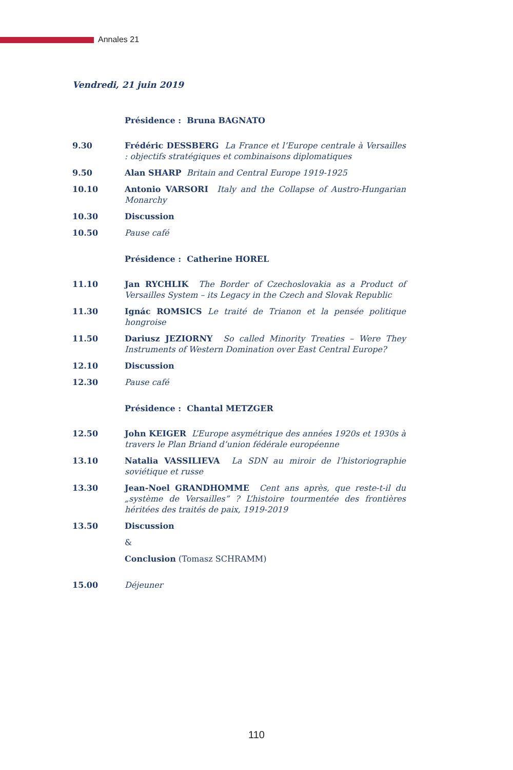Annales 21
Vendredi, 21 juin 2019
Présidence : Bruna BAGNATO
9.30 Frédéric DESSBERG La France et l’Europe centrale à Versailles : objectifs stratégiques et combinaisons diplomatiques
9.50 Alan SHARP Britain and Central Europe 1919-1925
10.10 Antonio VARSORI Italy and the Collapse of Austro-Hungarian Monarchy
10.30 Discussion
10.50 Pause café
Présidence : Catherine HOREL
11.10 Jan RYCHLIK The Border of Czechoslovakia as a Product of Versailles System – its Legacy in the Czech and Slovak Republic
11.30 Ignác ROMSICS Le traité de Trianon et la pensée politique hongroise
11.50 Dariusz JEZIORNY So called Minority Treaties – Were They Instruments of Western Domination over East Central Europe?
12.10 Discussion
12.30 Pause café
Présidence : Chantal METZGER
12.50 John KEIGER L’Europe asymétrique des années 1920s et 1930s à travers le Plan Briand d’union fédérale européenne
13.10 Natalia VASSILIEVA La SDN au miroir de l’historiographie soviétique et russe
13.30 Jean-Noel GRANDHOMME Cent ans après, que reste-t-il du „système de Versailles” ? L’histoire tourmentée des frontières héritées des traités de paix, 1919-2019
13.50 Discussion
&
Conclusion (Tomasz SCHRAMM)
15.00 Déjeuner
110